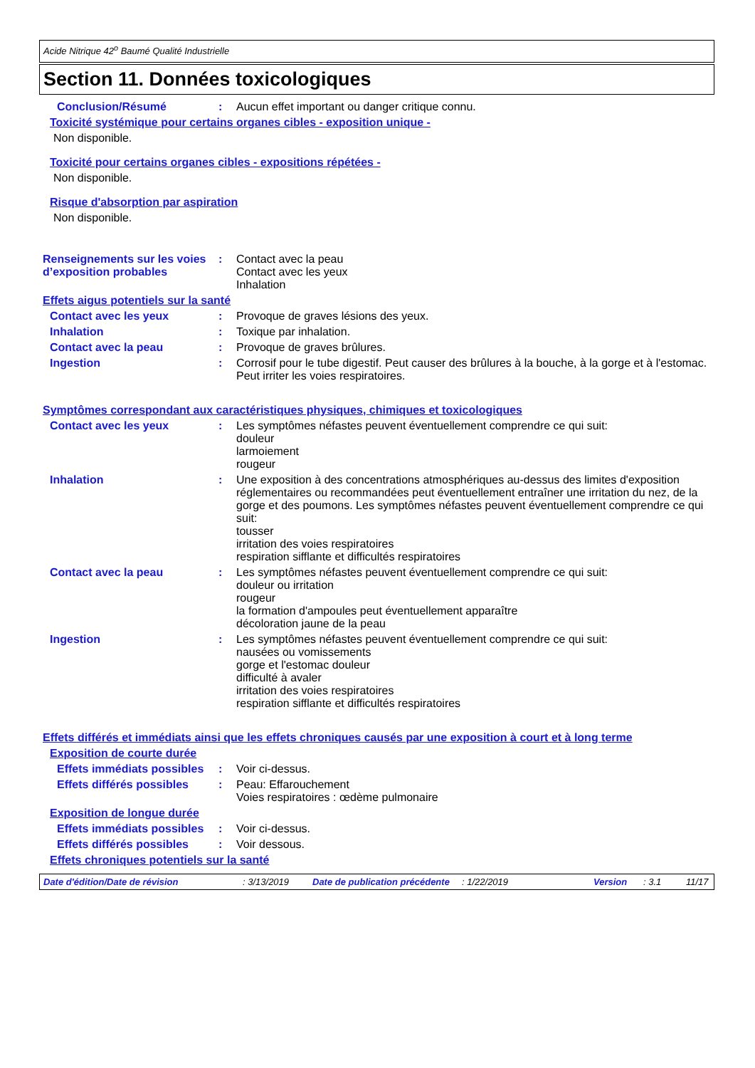Acide Nitrique 42<sup>o</sup> Baumé Qualité Industrielle
Section 11. Données toxicologiques
Conclusion/Résumé : Aucun effet important ou danger critique connu.
Toxicité systémique pour certains organes cibles - exposition unique -
Non disponible.
Toxicité pour certains organes cibles - expositions répétées -
Non disponible.
Risque d'absorption par aspiration
Non disponible.
Renseignements sur les voies d’exposition probables
: Contact avec la peau
Contact avec les yeux
Inhalation
Effets aigus potentiels sur la santé
Contact avec les yeux : Provoque de graves lésions des yeux.
Inhalation : Toxique par inhalation.
Contact avec la peau : Provoque de graves brûlures.
Ingestion : Corrosif pour le tube digestif. Peut causer des brûlures à la bouche, à la gorge et à l'estomac. Peut irriter les voies respiratoires.
Symptômes correspondant aux caractéristiques physiques, chimiques et toxicologiques
Contact avec les yeux : Les symptômes néfastes peuvent éventuellement comprendre ce qui suit:
douleur
larmoiement
rougeur
Inhalation : Une exposition à des concentrations atmosphériques au-dessus des limites d'exposition réglementaires ou recommandées peut éventuellement entraîner une irritation du nez, de la gorge et des poumons. Les symptômes néfastes peuvent éventuellement comprendre ce qui suit:
tousser
irritation des voies respiratoires
respiration sifflante et difficultés respiratoires
Contact avec la peau : Les symptômes néfastes peuvent éventuellement comprendre ce qui suit:
douleur ou irritation
rougeur
la formation d'ampoules peut éventuellement apparaître
décoloration jaune de la peau
Ingestion : Les symptômes néfastes peuvent éventuellement comprendre ce qui suit:
nausées ou vomissements
gorge et l'estomac douleur
difficulté à avaler
irritation des voies respiratoires
respiration sifflante et difficultés respiratoires
Effets différés et immédiats ainsi que les effets chroniques causés par une exposition à court et à long terme
Exposition de courte durée
Effets immédiats possibles : Voir ci-dessus.
Effets différés possibles : Peau: Effarouchement
Voies respiratoires : œdème pulmonaire
Exposition de longue durée
Effets immédiats possibles : Voir ci-dessus.
Effets différés possibles : Voir dessous.
Effets chroniques potentiels sur la santé
Date d'édition/Date de révision: 3/13/2019 Date de publication précédente: 1/22/2019 Version: 3.1 11/17